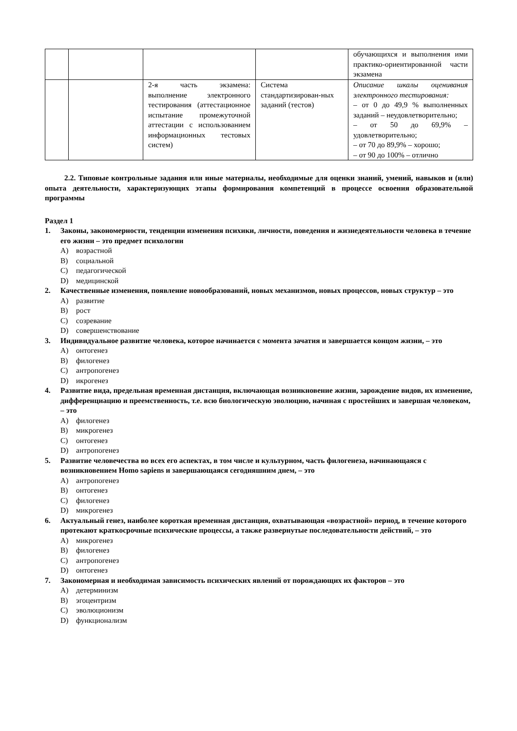| | | | | обучающихся и выполнения ими практико-ориентированной части экзамена |
| | | 2-я часть экзамена: выполнение электронного тестирования (аттестационное испытание промежуточной аттестации с использованием информационных тестовых систем) | Система стандартизирован-ных заданий (тестов) | Описание шкалы оценивания электронного тестирования: – от 0 до 49,9 % выполненных заданий – неудовлетворительно; – от 50 до 69,9% – удовлетворительно; – от 70 до 89,9% – хорошо; – от 90 до 100% – отлично |
2.2. Типовые контрольные задания или иные материалы, необходимые для оценки знаний, умений, навыков и (или) опыта деятельности, характеризующих этапы формирования компетенций в процессе освоения образовательной программы
Раздел 1
1. Законы, закономерности, тенденции изменения психики, личности, поведения и жизнедеятельности человека в течение его жизни – это предмет психологии
A) возрастной
B) социальной
C) педагогической
D) медицинской
2. Качественные изменения, появление новообразований, новых механизмов, новых процессов, новых структур – это
A) развитие
B) рост
C) созревание
D) совершенствование
3. Индивидуальное развитие человека, которое начинается с момента зачатия и завершается концом жизни, – это
A) онтогенез
B) филогенез
C) антропогенез
D) икрогенез
4. Развитие вида, предельная временная дистанция, включающая возникновение жизни, зарождение видов, их изменение, дифференциацию и преемственность, т.е. всю биологическую эволюцию, начиная с простейших и завершая человеком, – это
A) филогенез
B) микрогенез
C) онтогенез
D) антропогенез
5. Развитие человечества во всех его аспектах, в том числе и культурном, часть филогенеза, начинающаяся с возникновением Homo sapiens и завершающаяся сегодняшним днем, – это
A) антропогенез
B) онтогенез
C) филогенез
D) микрогенез
6. Актуальный генез, наиболее короткая временная дистанция, охватывающая «возрастной» период, в течение которого протекают краткосрочные психические процессы, а также развернутые последовательности действий, – это
A) микрогенез
B) филогенез
C) антропогенез
D) онтогенез
7. Закономерная и необходимая зависимость психических явлений от порождающих их факторов – это
A) детерминизм
B) эгоцентризм
C) эволюционизм
D) функционализм